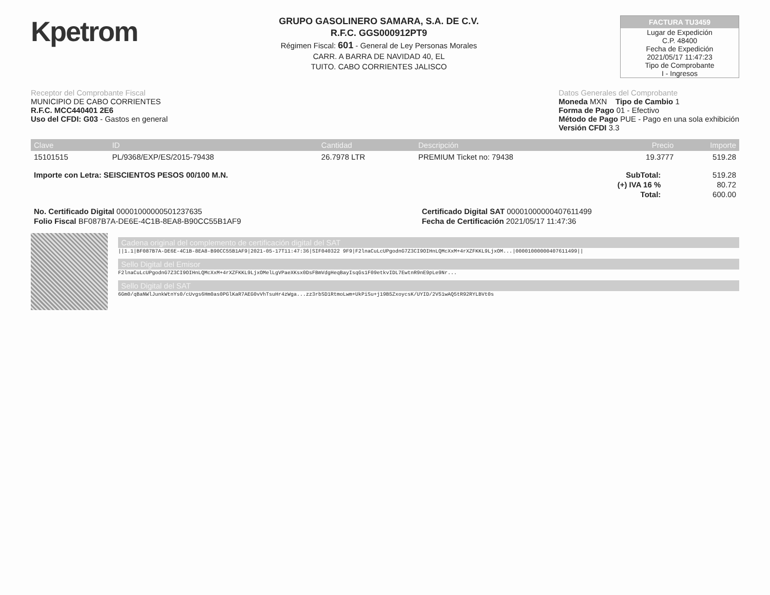Kpetrom
GRUPO GASOLINERO SAMARA, S.A. DE C.V.
R.F.C. GGS000912PT9
Régimen Fiscal: 601 - General de Ley Personas Morales
CARR. A BARRA DE NAVIDAD 40, EL
TUITO. CABO CORRIENTES JALISCO
FACTURA TU3459
Lugar de Expedición
C.P. 48400
Fecha de Expedición
2021/05/17 11:47:23
Tipo de Comprobante
I - Ingresos
Receptor del Comprobante Fiscal
MUNICIPIO DE CABO CORRIENTES
R.F.C. MCC440401 2E6
Uso del CFDI: G03 - Gastos en general
Datos Generales del Comprobante
Moneda MXN Tipo de Cambio 1
Forma de Pago 01 - Efectivo
Método de Pago PUE - Pago en una sola exhibición
Versión CFDI 3.3
| Clave | ID | Cantidad | Descripción | Precio | Importe |
| --- | --- | --- | --- | --- | --- |
| 15101515 | PL/9368/EXP/ES/2015-79438 | 26.7978 LTR | PREMIUM Ticket no: 79438 | 19.3777 | 519.28 |
| Importe con Letra: SEISCIENTOS PESOS 00/100 M.N. | SubTotal: | 519.28 |
| | (+) IVA 16 % | 80.72 |
| | Total: | 600.00 |
| No. Certificado Digital 00001000000501237635 | Certificado Digital SAT 00001000000407611499 |
| Folio Fiscal BF087B7A-DE6E-4C1B-8EA8-B90CC55B1AF9 | Fecha de Certificación 2021/05/17 11:47:36 |
Cadena original del complemento de certificación digital del SAT
||1.1|BF087B7A-DE6E-4C1B-8EA8-B90CC55B1AF9|2021-05-17T11:47:36|SIF040322 9F9|F2lnaCuLcUPgodnG7Z3CI9OIHnLQMcXxM+4rXZFKKL9LjxOM...|00001000000407611499||
Sello Digital del Emisor
F2lnaCuLcUPgodnG7Z3CI9OIHnLQMcXxM+4rXZFKKL9LjxOMelLgVPaeXKsx0DsFBmVdgHeqBayIsqGs1F09etkvIDL7EwtnR9nE9pLe9Nr...
Sello Digital del SAT
6Gm0/qBaNWlJunkWtnYs0/cUvgs6Hm0as0PGlKaR7AEG0vVhTsuHr4zWga...zz3rbSD1RtmoLwm+UkPiSu+j19B5ZxoycsK/UYID/2V51wAQ5tR92RYLBVt0s